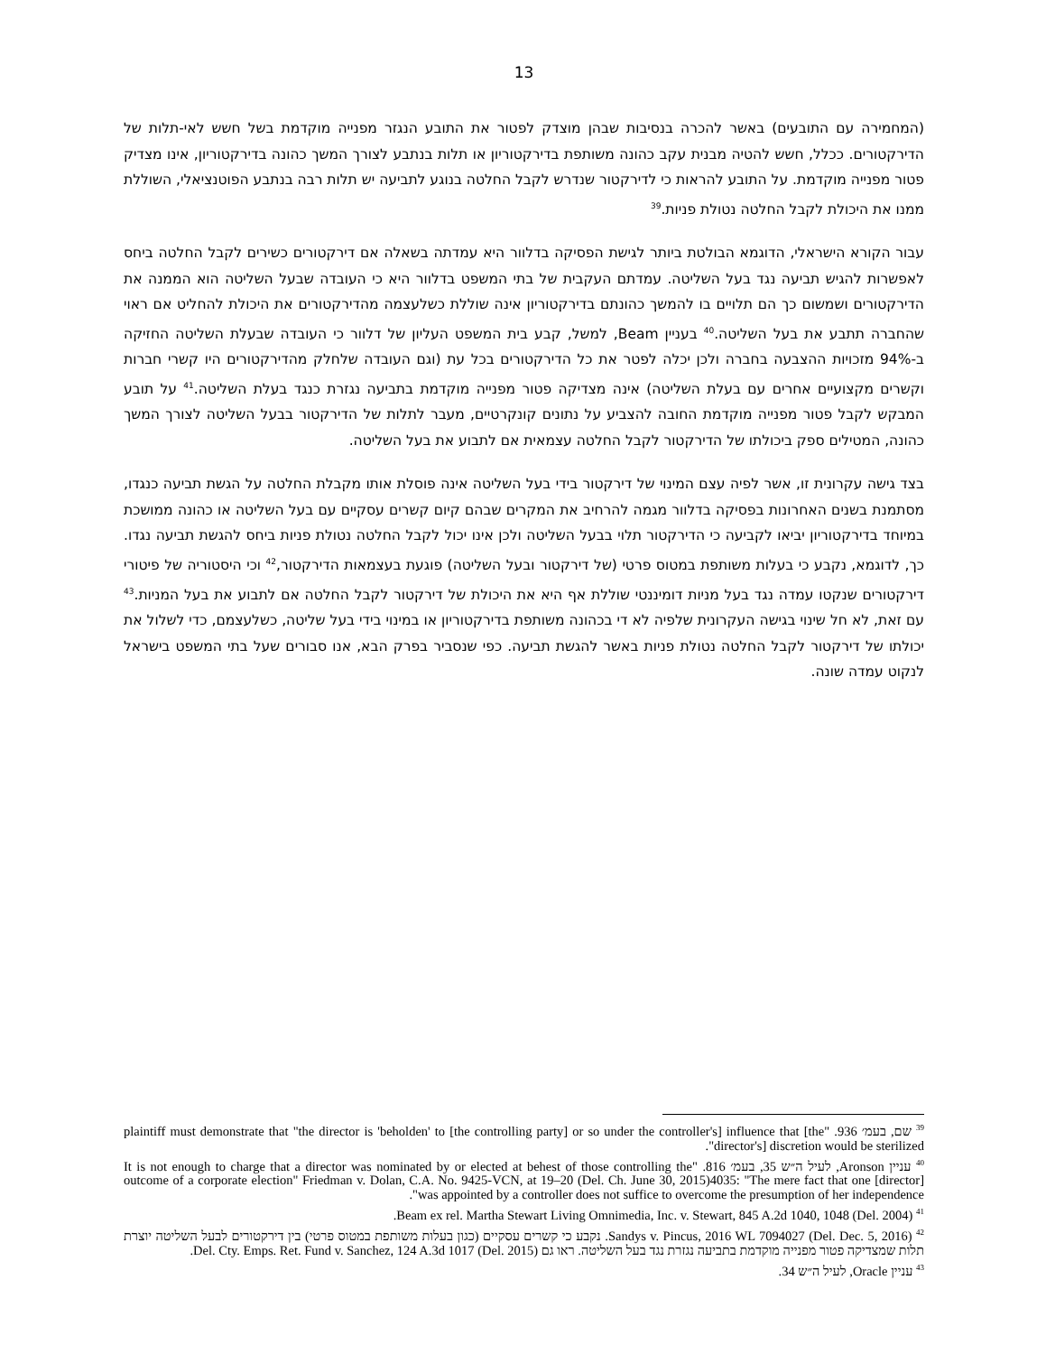13
(המחמירה עם התובעים) באשר להכרה בנסיבות שבהן מוצדק לפטור את התובע הנגזר מפנייה מוקדמת בשל חשש לאי-תלות של הדירקטורים. ככלל, חשש להטיה מבנית עקב כהונה משותפת בדירקטוריון או תלות בנתבע לצורך המשך כהונה בדירקטוריון, אינו מצדיק פטור מפנייה מוקדמת. על התובע להראות כי לדירקטור שנדרש לקבל החלטה בנוגע לתביעה יש תלות רבה בנתבע הפוטנציאלי, השוללת ממנו את היכולת לקבל החלטה נטולת פניות.<sup>39</sup>
עבור הקורא הישראלי, הדוגמא הבולטת ביותר לגישת הפסיקה בדלוור היא עמדתה בשאלה אם דירקטורים כשירים לקבל החלטה ביחס לאפשרות להגיש תביעה נגד בעל השליטה. עמדתם העקבית של בתי המשפט בדלוור היא כי העובדה שבעל השליטה הוא הממנה את הדירקטורים ושמשום כך הם תלויים בו להמשך כהונתם בדירקטוריון אינה שוללת כשלעצמה מהדירקטורים את היכולת להחליט אם ראוי שהחברה תתבע את בעל השליטה.<sup>40</sup> בעניין Beam, למשל, קבע בית המשפט העליון של דלוור כי העובדה שבעלת השליטה החזיקה ב-94% מזכויות ההצבעה בחברה ולכן יכלה לפטר את כל הדירקטורים בכל עת (וגם העובדה שלחלק מהדירקטורים היו קשרי חברות וקשרים מקצועיים אחרים עם בעלת השליטה) אינה מצדיקה פטור מפנייה מוקדמת בתביעה נגזרת כנגד בעלת השליטה.<sup>41</sup> על תובע המבקש לקבל פטור מפנייה מוקדמת החובה להצביע על נתונים קונקרטיים, מעבר לתלות של הדירקטור בבעל השליטה לצורך המשך כהונה, המטילים ספק ביכולתו של הדירקטור לקבל החלטה עצמאית אם לתבוע את בעל השליטה.
בצד גישה עקרונית זו, אשר לפיה עצם המינוי של דירקטור בידי בעל השליטה אינה פוסלת אותו מקבלת החלטה על הגשת תביעה כנגדו, מסתמנת בשנים האחרונות בפסיקה בדלוור מגמה להרחיב את המקרים שבהם קיום קשרים עסקיים עם בעל השליטה או כהונה ממושכת במיוחד בדירקטוריון יביאו לקביעה כי הדירקטור תלוי בבעל השליטה ולכן אינו יכול לקבל החלטה נטולת פניות ביחס להגשת תביעה נגדו. כך, לדוגמא, נקבע כי בעלות משותפת במטוס פרטי (של דירקטור ובעל השליטה) פוגעת בעצמאות הדירקטור,<sup>42</sup> וכי היסטוריה של פיטורי דירקטורים שנקטו עמדה נגד בעל מניות דומיננטי שוללת אף היא את היכולת של דירקטור לקבל החלטה אם לתבוע את בעל המניות.<sup>43</sup> עם זאת, לא חל שינוי בגישה העקרונית שלפיה לא די בכהונה משותפת בדירקטוריון או במינוי בידי בעל שליטה, כשלעצמם, כדי לשלול את יכולתו של דירקטור לקבל החלטה נטולת פניות באשר להגשת תביעה. כפי שנסביר בפרק הבא, אנו סבורים שעל בתי המשפט בישראל לנקוט עמדה שונה.
<sup>39</sup> שם, בעמ׳ 936. "plaintiff must demonstrate that "the director is 'beholden' to [the controlling party] or so under the controller's] influence that [the director's] discretion would be sterilized".
<sup>40</sup> עניין Aronson, לעיל ה״ש 35, בעמ׳ 816. "It is not enough to charge that a director was nominated by or elected at behest of those controlling the outcome of a corporate election" Friedman v. Dolan, C.A. No. 9425-VCN, at 19–20 (Del. Ch. June 30, 2015)4035: "The mere fact that one [director] was appointed by a controller does not suffice to overcome the presumption of her independence".
<sup>41</sup> Beam ex rel. Martha Stewart Living Omnimedia, Inc. v. Stewart, 845 A.2d 1040, 1048 (Del. 2004).
<sup>42</sup> Sandys v. Pincus, 2016 WL 7094027 (Del. Dec. 5, 2016). נקבע כי קשרים עסקיים (כגון בעלות משותפת במטוס פרטי) בין דירקטורים לבעל השליטה יוצרת תלות שמצדיקה פטור מפנייה מוקדמת בתביעה נגזרת נגד בעל השליטה. ראו גם Del. Cty. Emps. Ret. Fund v. Sanchez, 124 A.3d 1017 (Del. 2015).
<sup>43</sup> עניין Oracle, לעיל ה״ש 34.